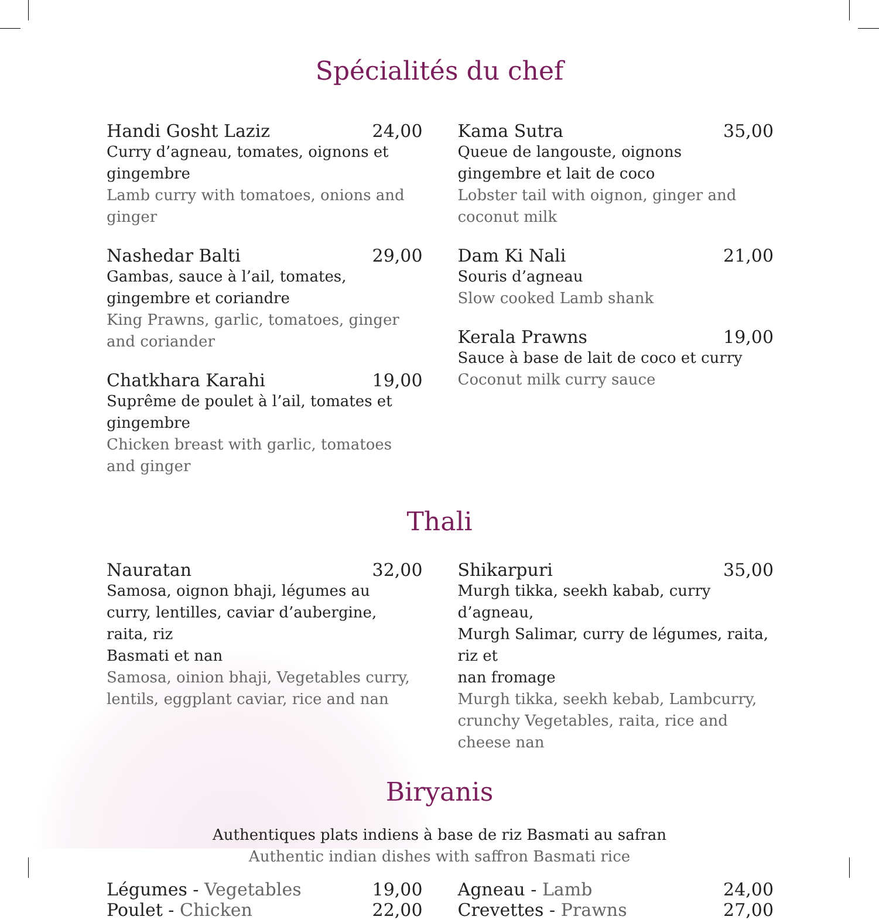Spécialités du chef
Handi Gosht Laziz 24,00
Curry d’agneau, tomates, oignons et gingembre
Lamb curry with tomatoes, onions and ginger
Nashedar Balti 29,00
Gambas, sauce à l’ail, tomates,
gingembre et coriandre
King Prawns, garlic, tomatoes, ginger
and coriander
Chatkhara Karahi 19,00
Suprême de poulet à l’ail, tomates et gingembre
Chicken breast with garlic, tomatoes and ginger
Kama Sutra 35,00
Queue de langouste, oignons
gingembre et lait de coco
Lobster tail with oignon, ginger and
coconut milk
Dam Ki Nali 21,00
Souris d’agneau
Slow cooked Lamb shank
Kerala Prawns 19,00
Sauce à base de lait de coco et curry
Coconut milk curry sauce
Thali
Nauratan 32,00
Samosa, oignon bhaji, légumes au
curry, lentilles, caviar d’aubergine,
raita, riz
Basmati et nan
Samosa, oinion bhaji, Vegetables curry,
lentils, eggplant caviar, rice and nan
Shikarpuri 35,00
Murgh tikka, seekh kabab, curry d’agneau,
Murgh Salimar, curry de légumes, raita, riz et
nan fromage
Murgh tikka, seekh kebab, Lambcurry,
crunchy Vegetables, raita, rice and cheese nan
Biryanis
Authentiques plats indiens à base de riz Basmati au safran
Authentic indian dishes with saffron Basmati rice
Légumes - Vegetables 19,00
Poulet - Chicken 22,00
Agneau - Lamb 24,00
Crevettes - Prawns 27,00